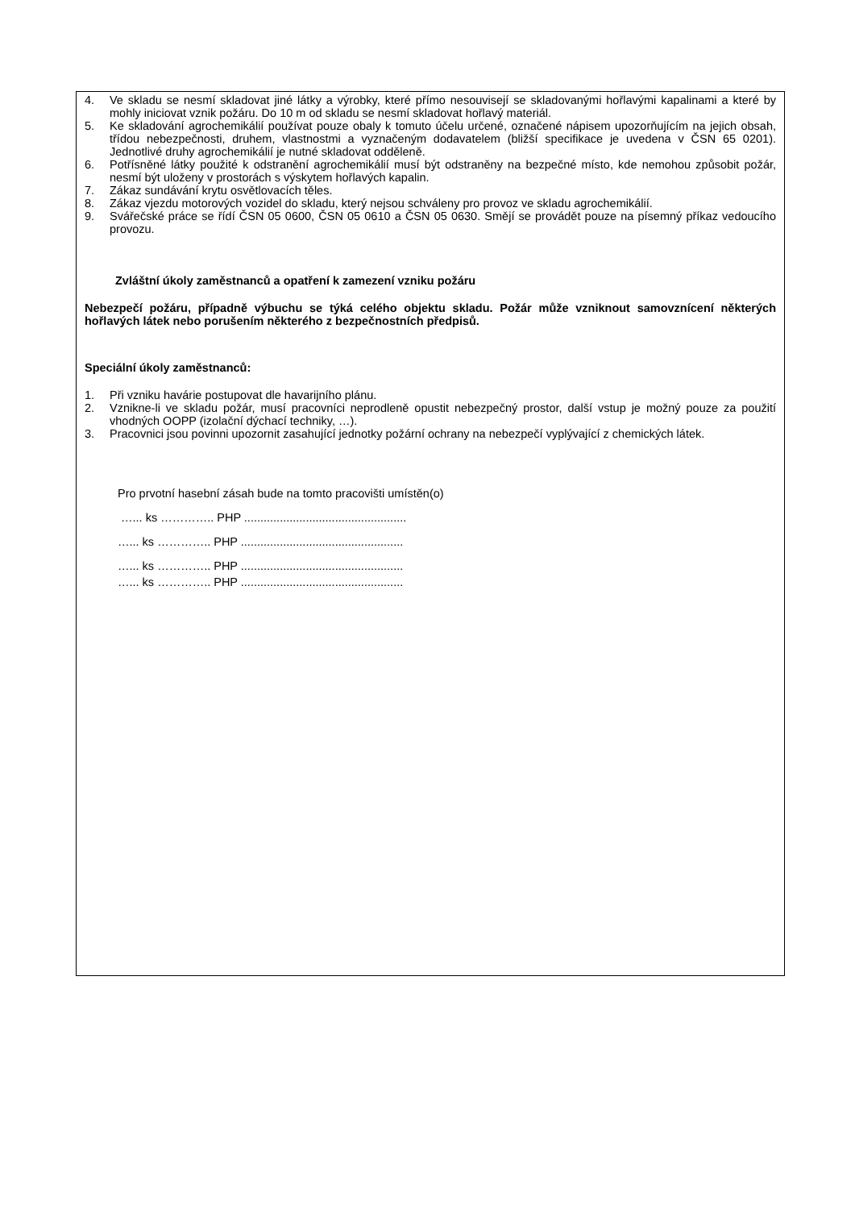4. Ve skladu se nesmí skladovat jiné látky a výrobky, které přímo nesouvisejí se skladovanými hořlavými kapalinami a které by mohly iniciovat vznik požáru. Do 10 m od skladu se nesmí skladovat hořlavý materiál.
5. Ke skladování agrochemikálií používat pouze obaly k tomuto účelu určené, označené nápisem upozorňujícím na jejich obsah, třídou nebezpečnosti, druhem, vlastnostmi a vyznačeným dodavatelem (bližší specifikace je uvedena v ČSN 65 0201). Jednotlivé druhy agrochemikálií je nutné skladovat odděleně.
6. Potřísněné látky použité k odstranění agrochemikálií musí být odstraněny na bezpečné místo, kde nemohou způsobit požár, nesmí být uloženy v prostorách s výskytem hořlavých kapalin.
7. Zákaz sundávání krytu osvětlovacích těles.
8. Zákaz vjezdu motorových vozidel do skladu, který nejsou schváleny pro provoz ve skladu agrochemikálií.
9. Svářečské práce se řídí ČSN 05 0600, ČSN 05 0610 a ČSN 05 0630. Smějí se provádět pouze na písemný příkaz vedoucího provozu.
Zvláštní úkoly zaměstnanců a opatření k zamezení vzniku požáru
Nebezpečí požáru, případně výbuchu se týká celého objektu skladu. Požár může vzniknout samovznícení některých hořlavých látek nebo porušením některého z bezpečnostních předpisů.
Speciální úkoly zaměstnanců:
1. Při vzniku havárie postupovat dle havarijního plánu.
2. Vznikne-li ve skladu požár, musí pracovníci neprodleně opustit nebezpečný prostor, další vstup je možný pouze za použití vhodných OOPP (izolační dýchací techniky, …).
3. Pracovnici jsou povinni upozornit zasahující jednotky požární ochrany na nebezpečí vyplývající z chemických látek.
Pro prvotní hasební zásah bude na tomto pracovišti umístěn(o)
…... ks ………….. PHP ..................................................
…... ks ………….. PHP ..................................................
…... ks ………….. PHP ..................................................
…... ks ………….. PHP ..................................................